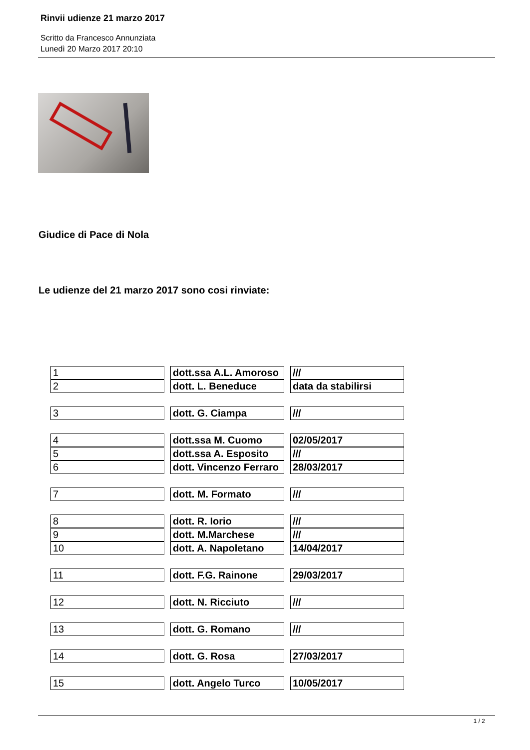Rinvii udienze 21 marzo 2017
Scritto da Francesco Annunziata
Lunedì 20 Marzo 2017 20:10
Giudice di Pace di Nola
Le udienze del 21 marzo 2017 sono cosi rinviate:
| 1 | dott.ssa A.L. Amoroso | /// |
| 2 | dott. L. Beneduce | data da stabilirsi |
| 3 | dott. G. Ciampa | /// |
| 4 | dott.ssa M. Cuomo | 02/05/2017 |
| 5 | dott.ssa A. Esposito | /// |
| 6 | dott. Vincenzo Ferraro | 28/03/2017 |
| 7 | dott. M. Formato | /// |
| 8 | dott. R. Iorio | /// |
| 9 | dott. M.Marchese | /// |
| 10 | dott. A. Napoletano | 14/04/2017 |
| 11 | dott. F.G. Rainone | 29/03/2017 |
| 12 | dott. N. Ricciuto | /// |
| 13 | dott. G. Romano | /// |
| 14 | dott. G. Rosa | 27/03/2017 |
| 15 | dott. Angelo Turco | 10/05/2017 |
1 / 2